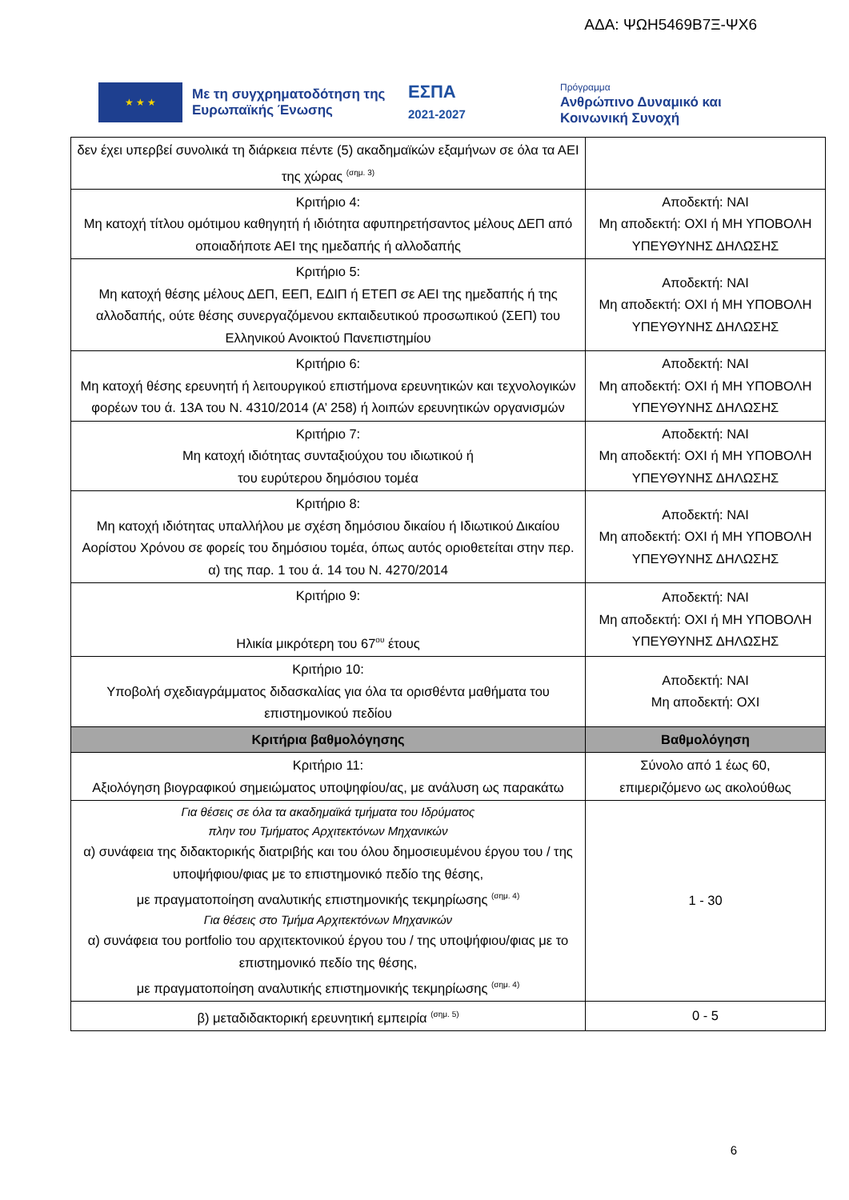ΑΔΑ: ΨΩΗ5469Β7Ξ-ΨΧ6
★ ★ ★
Με τη συγχρηματοδότηση της Ευρωπαϊκής Ένωσης
ΕΣΠΑ
2021-2027
Πρόγραμμα
Ανθρώπινο Δυναμικό και
Κοινωνική Συνοχή
| δεν έχει υπερβεί συνολικά τη διάρκεια πέντε (5) ακαδημαϊκών εξαμήνων σε όλα τα ΑΕΙ της χώρας <sup>(σημ. 3)</sup> | |
| Κριτήριο 4: Μη κατοχή τίτλου ομότιμου καθηγητή ή ιδιότητα αφυπηρετήσαντος μέλους ΔΕΠ από οποιαδήποτε ΑΕΙ της ημεδαπής ή αλλοδαπής | Αποδεκτή: ΝΑΙ Μη αποδεκτή: ΟΧΙ ή ΜΗ ΥΠΟΒΟΛΗ ΥΠΕΥΘΥΝΗΣ ΔΗΛΩΣΗΣ |
| Κριτήριο 5: Μη κατοχή θέσης μέλους ΔΕΠ, ΕΕΠ, ΕΔΙΠ ή ΕΤΕΠ σε ΑΕΙ της ημεδαπής ή της αλλοδαπής, ούτε θέσης συνεργαζόμενου εκπαιδευτικού προσωπικού (ΣΕΠ) του Ελληνικού Ανοικτού Πανεπιστημίου | Αποδεκτή: ΝΑΙ Μη αποδεκτή: ΟΧΙ ή ΜΗ ΥΠΟΒΟΛΗ ΥΠΕΥΘΥΝΗΣ ΔΗΛΩΣΗΣ |
| Κριτήριο 6: Μη κατοχή θέσης ερευνητή ή λειτουργικού επιστήμονα ερευνητικών και τεχνολογικών φορέων του ά. 13Α του Ν. 4310/2014 (Α’ 258) ή λοιπών ερευνητικών οργανισμών | Αποδεκτή: ΝΑΙ Μη αποδεκτή: ΟΧΙ ή ΜΗ ΥΠΟΒΟΛΗ ΥΠΕΥΘΥΝΗΣ ΔΗΛΩΣΗΣ |
| Κριτήριο 7: Μη κατοχή ιδιότητας συνταξιούχου του ιδιωτικού ή του ευρύτερου δημόσιου τομέα | Αποδεκτή: ΝΑΙ Μη αποδεκτή: ΟΧΙ ή ΜΗ ΥΠΟΒΟΛΗ ΥΠΕΥΘΥΝΗΣ ΔΗΛΩΣΗΣ |
| Κριτήριο 8: Μη κατοχή ιδιότητας υπαλλήλου με σχέση δημόσιου δικαίου ή Ιδιωτικού Δικαίου Αορίστου Χρόνου σε φορείς του δημόσιου τομέα, όπως αυτός οριοθετείται στην περ. α) της παρ. 1 του ά. 14 του Ν. 4270/2014 | Αποδεκτή: ΝΑΙ Μη αποδεκτή: ΟΧΙ ή ΜΗ ΥΠΟΒΟΛΗ ΥΠΕΥΘΥΝΗΣ ΔΗΛΩΣΗΣ |
| Κριτήριο 9: Ηλικία μικρότερη του 67<sup>ου</sup> έτους | Αποδεκτή: ΝΑΙ Μη αποδεκτή: ΟΧΙ ή ΜΗ ΥΠΟΒΟΛΗ ΥΠΕΥΘΥΝΗΣ ΔΗΛΩΣΗΣ |
| Κριτήριο 10: Υποβολή σχεδιαγράμματος διδασκαλίας για όλα τα ορισθέντα μαθήματα του επιστημονικού πεδίου | Αποδεκτή: ΝΑΙ Μη αποδεκτή: ΟΧΙ |
| Κριτήρια βαθμολόγησης | Βαθμολόγηση |
| Κριτήριο 11: Αξιολόγηση βιογραφικού σημειώματος υποψηφίου/ας, με ανάλυση ως παρακάτω | Σύνολο από 1 έως 60, επιμεριζόμενο ως ακολούθως |
| Για θέσεις σε όλα τα ακαδημαϊκά τμήματα του Ιδρύματος πλην του Τμήματος Αρχιτεκτόνων Μηχανικών α) συνάφεια της διδακτορικής διατριβής και του όλου δημοσιευμένου έργου του / της υποψήφιου/φιας με το επιστημονικό πεδίο της θέσης, με πραγματοποίηση αναλυτικής επιστημονικής τεκμηρίωσης <sup>(σημ. 4)</sup> Για θέσεις στο Τμήμα Αρχιτεκτόνων Μηχανικών α) συνάφεια του portfolio του αρχιτεκτονικού έργου του / της υποψήφιου/φιας με το επιστημονικό πεδίο της θέσης, με πραγματοποίηση αναλυτικής επιστημονικής τεκμηρίωσης <sup>(σημ. 4)</sup> | 1 - 30 |
| β) μεταδιδακτορική ερευνητική εμπειρία <sup>(σημ. 5)</sup> | 0 - 5 |
6